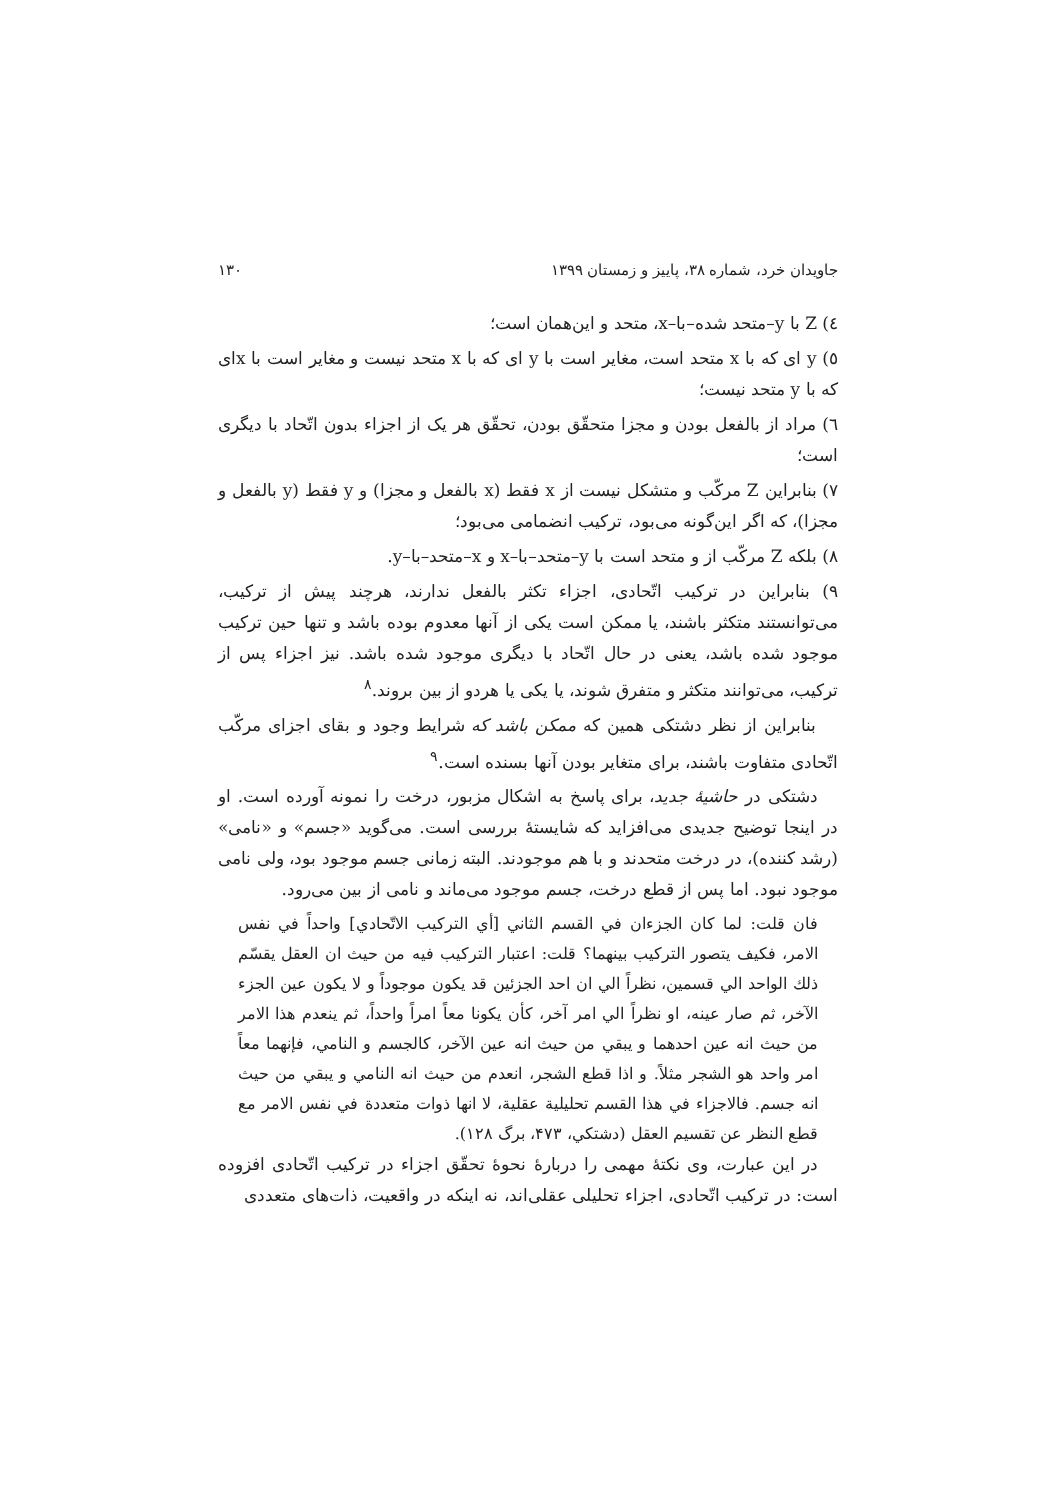جاویدان خرد، شماره ۳۸، پاییز و زمستان ۱۳۹۹ ۱۳۰
٤) Z با y–متحد شده–با–x، متحد و این‌همان است؛
٥) y ای که با x متحد است، مغایر است با y ای که با x متحد نیست و مغایر است با xای که با y متحد نیست؛
٦) مراد از بالفعل بودن و مجزا متحقّق بودن، تحقّق هر یک از اجزاء بدون اتّحاد با دیگری است؛
٧) بنابراین Z مرکّب و متشکل نیست از x فقط (x بالفعل و مجزا) و y فقط (y بالفعل و مجزا)، که اگر این‌گونه می‌بود، ترکیب انضمامی می‌بود؛
٨) بلکه Z مرکّب از و متحد است با y–متحد–با–x و x–متحد–با–y.
٩) بنابراین در ترکیب اتّحادی، اجزاء تکثر بالفعل ندارند، هرچند پیش از ترکیب، می‌توانستند متکثر باشند، یا ممکن است یکی از آنها معدوم بوده باشد و تنها حین ترکیب موجود شده باشد، یعنی در حال اتّحاد با دیگری موجود شده باشد. نیز اجزاء پس از ترکیب، می‌توانند متکثر و متفرق شوند، یا یکی یا هردو از بین بروند.<sup>٨</sup>
بنابراین از نظر دشتکی همین که ممکن باشد که شرایط وجود و بقای اجزای مرکّب اتّحادی متفاوت باشند، برای متغایر بودن آنها بسنده است.<sup>٩</sup>
دشتکی در حاشیهٔ جدید، برای پاسخ به اشکال مزبور، درخت را نمونه آورده است. او در اینجا توضیح جدیدی می‌افزاید که شایستهٔ بررسی است. می‌گوید «جسم» و «نامی» (رشد کننده)، در درخت متحدند و با هم موجودند. البته زمانی جسم موجود بود، ولی نامی موجود نبود. اما پس از قطع درخت، جسم موجود می‌ماند و نامی از بین می‌رود.
فان قلت: لما كان الجزءان في القسم الثاني [أي التركيب الاتّحادي] واحداً في نفس الامر، فكيف يتصور التركيب بينهما؟ قلت: اعتبار التركيب فيه من حيث ان العقل يقسّم ذلك الواحد الي قسمين، نظراً الي ان احد الجزئين قد يكون موجوداً و لا يكون عين الجزء الآخر، ثم صار عينه، او نظراً الي امر آخر، كأن يكونا معاً امراً واحداً، ثم ينعدم هذا الامر من حيث انه عين احدهما و يبقي من حيث انه عين الآخر، كالجسم و النامي، فإنهما معاً امر واحد هو الشجر مثلاً. و اذا قطع الشجر، انعدم من حيث انه النامي و يبقي من حيث انه جسم. فالاجزاء في هذا القسم تحليلية عقلية، لا انها ذوات متعددة في نفس الامر مع قطع النظر عن تقسيم العقل (دشتكي، ۴۷۳، برگ ۱۲۸).
در این عبارت، وی نکتهٔ مهمی را دربارهٔ نحوهٔ تحقّق اجزاء در ترکیب اتّحادی افزوده است: در ترکیب اتّحادی، اجزاء تحلیلی عقلی‌اند، نه اینکه در واقعیت، ذات‌های متعددی